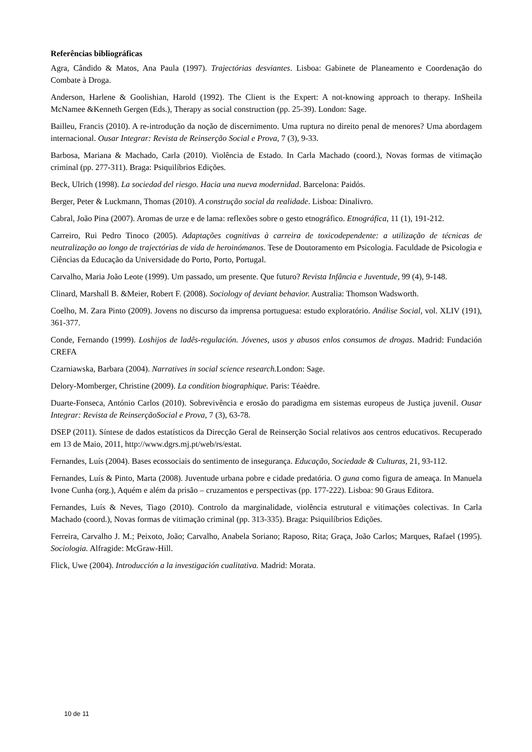Referências bibliográficas
Agra, Cândido & Matos, Ana Paula (1997). Trajectórias desviantes. Lisboa: Gabinete de Planeamento e Coordenação do Combate à Droga.
Anderson, Harlene & Goolishian, Harold (1992). The Client is the Expert: A not-knowing approach to therapy. InSheila McNamee &Kenneth Gergen (Eds.), Therapy as social construction (pp. 25-39). London: Sage.
Bailleu, Francis (2010). A re-introdução da noção de discernimento. Uma ruptura no direito penal de menores? Uma abordagem internacional. Ousar Integrar: Revista de Reinserção Social e Prova, 7 (3), 9-33.
Barbosa, Mariana & Machado, Carla (2010). Violência de Estado. In Carla Machado (coord.), Novas formas de vitimação criminal (pp. 277-311). Braga: Psiquilíbrios Edições.
Beck, Ulrich (1998). La sociedad del riesgo. Hacia una nueva modernidad. Barcelona: Paidós.
Berger, Peter & Luckmann, Thomas (2010). A construção social da realidade. Lisboa: Dinalivro.
Cabral, João Pina (2007). Aromas de urze e de lama: reflexões sobre o gesto etnográfico. Etnográfica, 11 (1), 191-212.
Carreiro, Rui Pedro Tinoco (2005). Adaptações cognitivas à carreira de toxicodependente: a utilização de técnicas de neutralização ao longo de trajectórias de vida de heroinómanos. Tese de Doutoramento em Psicologia. Faculdade de Psicologia e Ciências da Educação da Universidade do Porto, Porto, Portugal.
Carvalho, Maria João Leote (1999). Um passado, um presente. Que futuro? Revista Infância e Juventude, 99 (4), 9-148.
Clinard, Marshall B. &Meier, Robert F. (2008). Sociology of deviant behavior. Australia: Thomson Wadsworth.
Coelho, M. Zara Pinto (2009). Jovens no discurso da imprensa portuguesa: estudo exploratório. Análise Social, vol. XLIV (191), 361-377.
Conde, Fernando (1999). Loshijos de ladês-regulación. Jóvenes, usos y abusos enlos consumos de drogas. Madrid: Fundación CREFA
Czarniawska, Barbara (2004). Narratives in social science research. London: Sage.
Delory-Momberger, Christine (2009). La condition biographique. Paris: Téaèdre.
Duarte-Fonseca, António Carlos (2010). Sobrevivência e erosão do paradigma em sistemas europeus de Justiça juvenil. Ousar Integrar: Revista de ReinserçãoSocial e Prova, 7 (3), 63-78.
DSEP (2011). Síntese de dados estatísticos da Direcção Geral de Reinserção Social relativos aos centros educativos. Recuperado em 13 de Maio, 2011, http://www.dgrs.mj.pt/web/rs/estat.
Fernandes, Luís (2004). Bases ecossociais do sentimento de insegurança. Educação, Sociedade & Culturas, 21, 93-112.
Fernandes, Luís & Pinto, Marta (2008). Juventude urbana pobre e cidade predatória. O guna como figura de ameaça. In Manuela Ivone Cunha (org.), Aquém e além da prisão – cruzamentos e perspectivas (pp. 177-222). Lisboa: 90 Graus Editora.
Fernandes, Luís & Neves, Tiago (2010). Controlo da marginalidade, violência estrutural e vitimações colectivas. In Carla Machado (coord.), Novas formas de vitimação criminal (pp. 313-335). Braga: Psiquilíbrios Edições.
Ferreira, Carvalho J. M.; Peixoto, João; Carvalho, Anabela Soriano; Raposo, Rita; Graça, João Carlos; Marques, Rafael (1995). Sociologia. Alfragide: McGraw-Hill.
Flick, Uwe (2004). Introducción a la investigación cualitativa. Madrid: Morata.
10 de 11